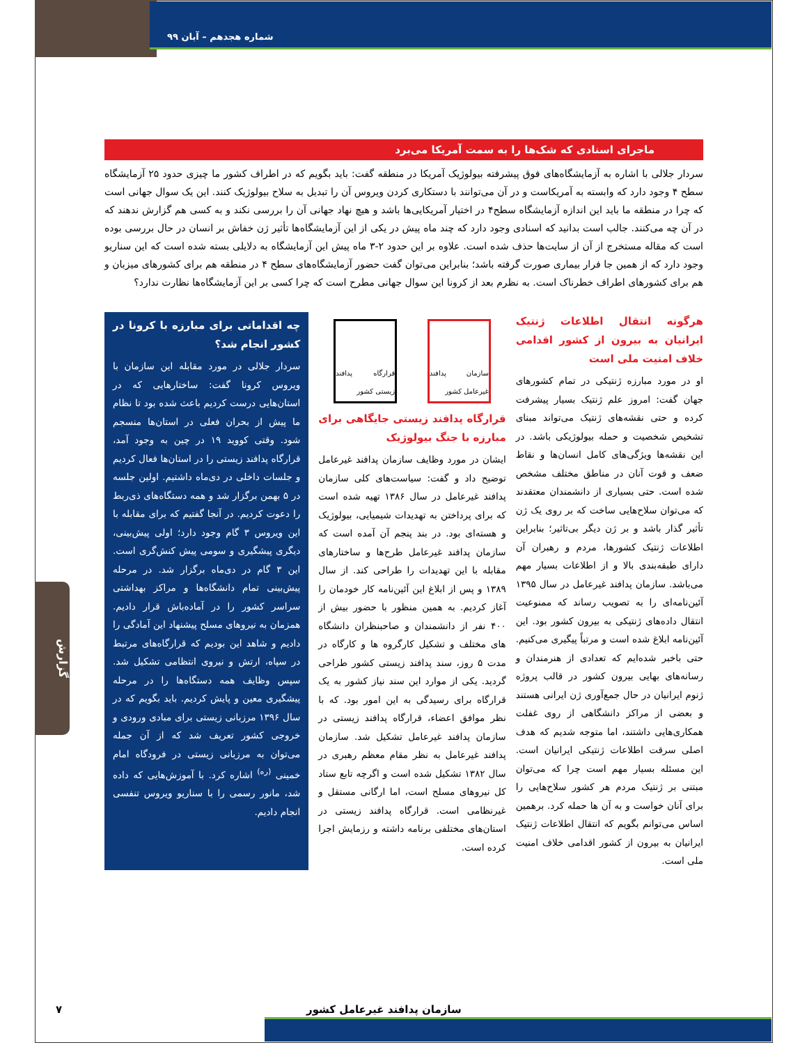شماره هجدهم – آبان ۹۹
ماجرای اسنادی که شک‌ها را به سمت آمریکا می‌برد
سردار جلالی با اشاره به آزمایشگاه‌های فوق پیشرفته بیولوژیک آمریکا در منطقه گفت: باید بگویم که در اطراف کشور ما چیزی حدود ۲۵ آزمایشگاه سطح ۴ وجود دارد که وابسته به آمریکاست و در آن می‌توانند با دستکاری کردن ویروس آن را تبدیل به سلاح بیولوژیک کنند. این یک سوال جهانی است که چرا در منطقه ما باید این اندازه آزمایشگاه سطح۴ در اختیار آمریکایی‌ها باشد و هیچ نهاد جهانی آن را بررسی نکند و به کسی هم گزارش ندهند که در آن چه می‌کنند. جالب است بدانید که اسنادی وجود دارد که چند ماه پیش در یکی از این آزمایشگاه‌ها تأثیر ژن خفاش بر انسان در حال بررسی بوده است که مقاله مستخرج از آن از سایت‌ها حذف شده است. علاوه بر این حدود ۲-۳ ماه پیش این آزمایشگاه به دلایلی بسته شده است که این سناریو وجود دارد که از همین جا فرار بیماری صورت گرفته باشد؛ بنابراین می‌توان گفت حضور آزمایشگاه‌های سطح ۴ در منطقه هم برای کشورهای میزبان و هم برای کشورهای اطراف خطرناک است. به نظرم بعد از کرونا این سوال جهانی مطرح است که چرا کسی بر این آزمایشگاه‌ها نظارت ندارد؟
هرگونه انتقال اطلاعات ژنتیک ایرانیان به بیرون از کشور اقدامی خلاف امنیت ملی است
او در مورد مبارزه ژنتیکی در تمام کشورهای جهان گفت: امروز علم ژنتیک بسیار پیشرفت کرده و حتی نقشه‌های ژنتیک می‌تواند مبنای تشخیص شخصیت و حمله بیولوژیکی باشد. در این نقشه‌ها ویژگی‌های کامل انسان‌ها و نقاط ضعف و قوت آنان در مناطق مختلف مشخص شده است. حتی بسیاری از دانشمندان معتقدند که می‌توان سلاح‌هایی ساخت که بر روی یک ژن تأثیر گذار باشد و بر ژن دیگر بی‌تاثیر؛ بنابراین اطلاعات ژنتیک کشورها، مردم و رهبران آن دارای طبقه‌بندی بالا و از اطلاعات بسیار مهم می‌باشد. سازمان پدافند غیرعامل در سال ۱۳۹۵ آئین‌نامه‌ای را به تصویب رساند که ممنوعیت انتقال داده‌های ژنتیکی به بیرون کشور بود. این آئین‌نامه ابلاغ شده است و مرتباً پیگیری می‌کنیم. حتی باخبر شده‌ایم که تعدادی از هنرمندان و رسانه‌های بهایی بیرون کشور در قالب پروژه ژنوم ایرانیان در حال جمع‌آوری ژن ایرانی هستند و بعضی از مراکز دانشگاهی از روی غفلت همکاری‌هایی داشتند، اما متوجه شدیم که هدف اصلی سرقت اطلاعات ژنتیکی ایرانیان است. این مسئله بسیار مهم است چرا که می‌توان مبتنی بر ژنتیک مردم هر کشور سلاح‌هایی را برای آنان خواست و به آن ها حمله کرد. برهمین اساس می‌توانم بگویم که انتقال اطلاعات ژنتیک ایرانیان به بیرون از کشور اقدامی خلاف امنیت ملی است.
سازمان پدافند غیرعامل کشور
قرارگاه پدافند زیستی کشور
قرارگاه پدافند زیستی جایگاهی برای مبارزه با جنگ بیولوژیک
ایشان در مورد وظایف سازمان پدافند غیرعامل توضیح داد و گفت: سیاست‌های کلی سازمان پدافند غیرعامل در سال ۱۳۸۶ تهیه شده است که برای پرداختن به تهدیدات شیمیایی، بیولوژیک و هسته‌ای بود. در بند پنجم آن آمده است که سازمان پدافند غیرعامل طرح‌ها و ساختارهای مقابله با این تهدیدات را طراحی کند. از سال ۱۳۸۹ و پس از ابلاغ این آئین‌نامه کار خودمان را آغاز کردیم. به همین منظور با حضور بیش از ۴۰۰ نفر از دانشمندان و صاحبنظران دانشگاه های مختلف و تشکیل کارگروه ها و کارگاه در مدت ۵ روز، سند پدافند زیستی کشور طراحی گردید. یکی از موارد این سند نیاز کشور به یک قرارگاه برای رسیدگی به این امور بود. که با نظر موافق اعضاء، قرارگاه پدافند زیستی در سازمان پدافند غیرعامل تشکیل شد. سازمان پدافند غیرعامل به نظر مقام معظم رهبری در سال ۱۳۸۲ تشکیل شده است و اگرچه تابع ستاد کل نیروهای مسلح است، اما ارگانی مستقل و غیرنظامی است. قرارگاه پدافند زیستی در استان‌های مختلفی برنامه داشته و رزمایش اجرا کرده است.
چه اقداماتی برای مبارزه با کرونا در کشور انجام شد؟
سردار جلالی در مورد مقابله این سازمان با ویروس کرونا گفت: ساختارهایی که در استان‌هایی درست کردیم باعث شده بود تا نظام ما پیش از بحران فعلی در استان‌ها منسجم شود. وقتی کووید ۱۹ در چین به وجود آمد، قرارگاه پدافند زیستی را در استان‌ها فعال کردیم و جلسات داخلی در دی‌ماه داشتیم. اولین جلسه در ۵ بهمن برگزار شد و همه دستگاه‌های ذی‌ربط را دعوت کردیم. در آنجا گفتیم که برای مقابله با این ویروس ۳ گام وجود دارد؛ اولی پیش‌بینی، دیگری پیشگیری و سومی پیش کنش‌گری است. این ۳ گام در دی‌ماه برگزار شد. در مرحله پیش‌بینی تمام دانشگاه‌ها و مراکز بهداشتی سراسر کشور را در آماده‌باش قرار دادیم. همزمان به نیروهای مسلح پیشنهاد این آمادگی را دادیم و شاهد این بودیم که قرارگاه‌های مرتبط در سپاه، ارتش و نیروی انتظامی تشکیل شد. سپس وظایف همه دستگاه‌ها را در مرحله پیشگیری معین و پایش کردیم. باید بگویم که در سال ۱۳۹۶ مرزبانی زیستی برای مبادی ورودی و خروجی کشور تعریف شد که از آن جمله می‌توان به مرزبانی زیستی در فرودگاه امام خمینی <sup>(ره)</sup> اشاره کرد. با آموزش‌هایی که داده شد، مانور رسمی را با سناریو ویروس تنفسی انجام دادیم.
گزارش
سازمان پدافند غیرعامل کشور
۷